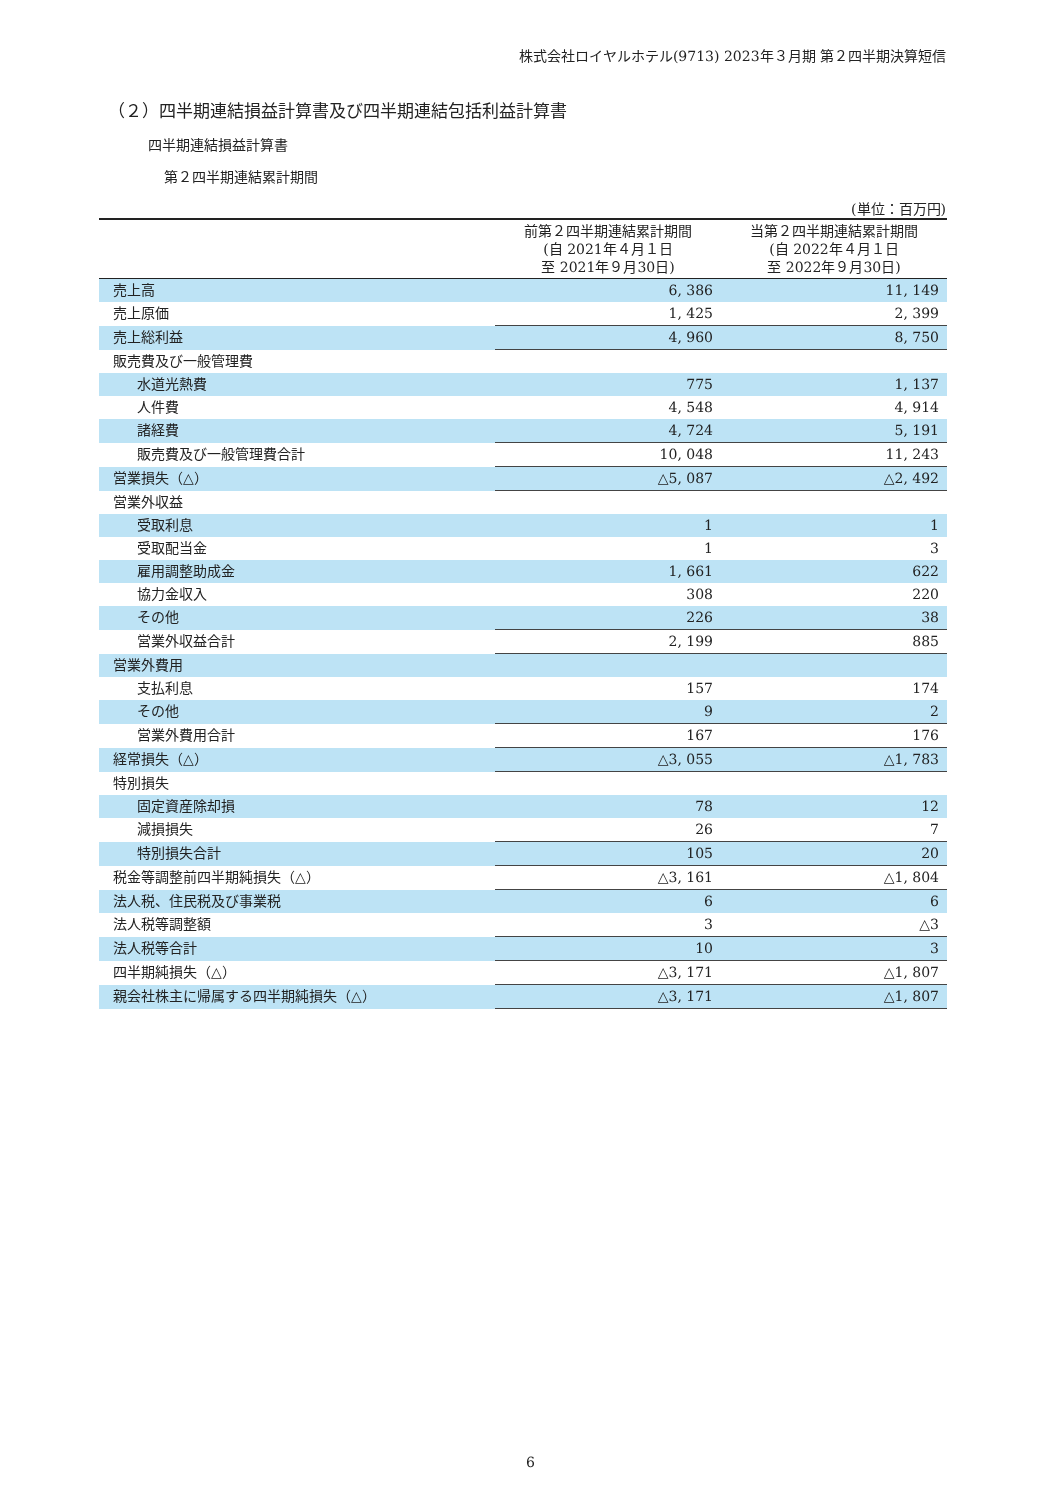株式会社ロイヤルホテル(9713) 2023年３月期 第２四半期決算短信
（２）四半期連結損益計算書及び四半期連結包括利益計算書
四半期連結損益計算書
第２四半期連結累計期間
(単位：百万円)
| | 前第２四半期連結累計期間 (自 2021年４月１日 至 2021年９月30日) | 当第２四半期連結累計期間 (自 2022年４月１日 至 2022年９月30日) |
| --- | --- | --- |
| 売上高 | 6, 386 | 11, 149 |
| 売上原価 | 1, 425 | 2, 399 |
| 売上総利益 | 4, 960 | 8, 750 |
| 販売費及び一般管理費 | | |
| 水道光熱費 | 775 | 1, 137 |
| 人件費 | 4, 548 | 4, 914 |
| 諸経費 | 4, 724 | 5, 191 |
| 販売費及び一般管理費合計 | 10, 048 | 11, 243 |
| 営業損失（△） | △5, 087 | △2, 492 |
| 営業外収益 | | |
| 受取利息 | 1 | 1 |
| 受取配当金 | 1 | 3 |
| 雇用調整助成金 | 1, 661 | 622 |
| 協力金収入 | 308 | 220 |
| その他 | 226 | 38 |
| 営業外収益合計 | 2, 199 | 885 |
| 営業外費用 | | |
| 支払利息 | 157 | 174 |
| その他 | 9 | 2 |
| 営業外費用合計 | 167 | 176 |
| 経常損失（△） | △3, 055 | △1, 783 |
| 特別損失 | | |
| 固定資産除却損 | 78 | 12 |
| 減損損失 | 26 | 7 |
| 特別損失合計 | 105 | 20 |
| 税金等調整前四半期純損失（△） | △3, 161 | △1, 804 |
| 法人税、住民税及び事業税 | 6 | 6 |
| 法人税等調整額 | 3 | △3 |
| 法人税等合計 | 10 | 3 |
| 四半期純損失（△） | △3, 171 | △1, 807 |
| 親会社株主に帰属する四半期純損失（△） | △3, 171 | △1, 807 |
6